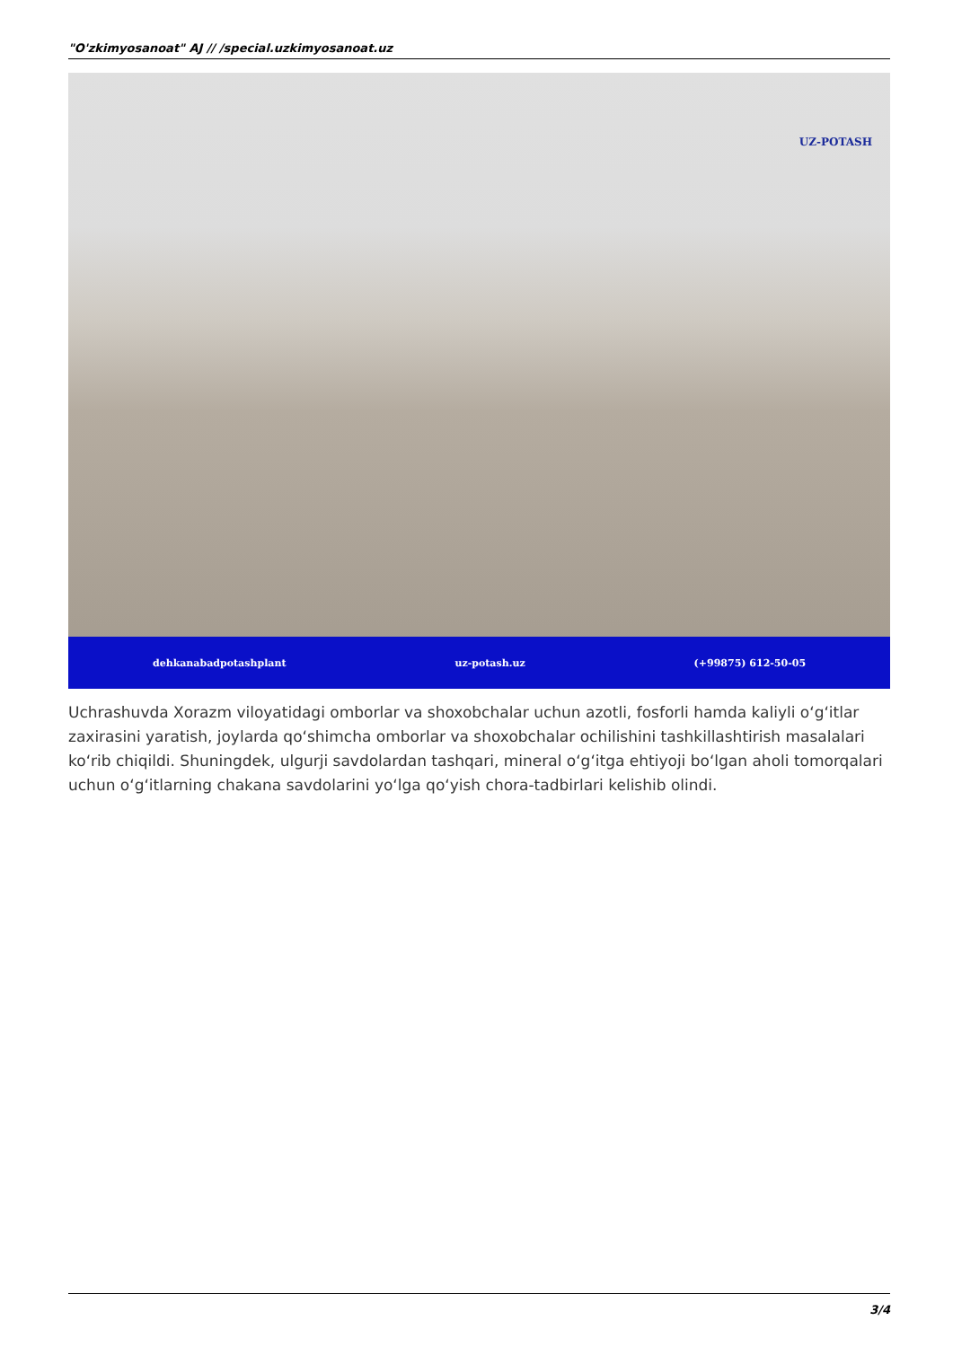"O'zkimyosanoat" AJ // /special.uzkimyosanoat.uz
UZ-POTASH
dehkanabadpotashplant uz-potash.uz (+99875) 612-50-05
Uchrashuvda Xorazm viloyatidagi omborlar va shoxobchalar uchun azotli, fosforli hamda kaliyli o‘g‘itlar zaxirasini yaratish, joylarda qo‘shimcha omborlar va shoxobchalar ochilishini tashkillashtirish masalalari ko‘rib chiqildi. Shuningdek, ulgurji savdolardan tashqari, mineral o‘g‘itga ehtiyoji bo‘lgan aholi tomorqalari uchun o‘g‘itlarning chakana savdolarini yo‘lga qo‘yish chora-tadbirlari kelishib olindi.
3/4